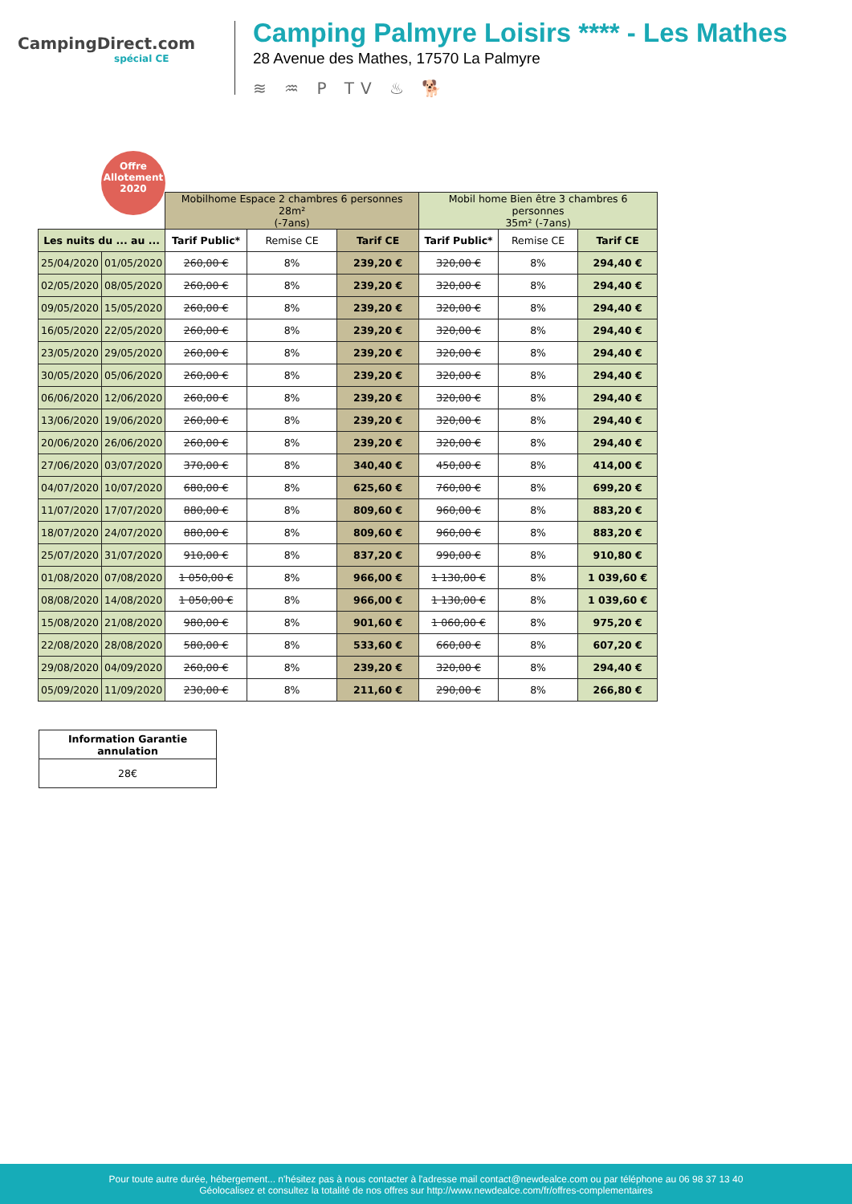CampingDirect.com
spécial CE
Camping Palmyre Loisirs **** - Les Mathes
28 Avenue des Mathes, 17570 La Palmyre
≋ ♒ P TV ♨ 🐕
Offre
Allotement
2020
| | | Mobilhome Espace 2 chambres 6 personnes 28m² (-7ans) | | | Mobil home Bien être 3 chambres 6 personnes 35m² (-7ans) | | |
| Les nuits du ... au ... | | Tarif Public* | Remise CE | Tarif CE | Tarif Public* | Remise CE | Tarif CE |
| 25/04/2020 | 01/05/2020 | 260,00 € | 8% | 239,20 € | 320,00 € | 8% | 294,40 € |
| 02/05/2020 | 08/05/2020 | 260,00 € | 8% | 239,20 € | 320,00 € | 8% | 294,40 € |
| 09/05/2020 | 15/05/2020 | 260,00 € | 8% | 239,20 € | 320,00 € | 8% | 294,40 € |
| 16/05/2020 | 22/05/2020 | 260,00 € | 8% | 239,20 € | 320,00 € | 8% | 294,40 € |
| 23/05/2020 | 29/05/2020 | 260,00 € | 8% | 239,20 € | 320,00 € | 8% | 294,40 € |
| 30/05/2020 | 05/06/2020 | 260,00 € | 8% | 239,20 € | 320,00 € | 8% | 294,40 € |
| 06/06/2020 | 12/06/2020 | 260,00 € | 8% | 239,20 € | 320,00 € | 8% | 294,40 € |
| 13/06/2020 | 19/06/2020 | 260,00 € | 8% | 239,20 € | 320,00 € | 8% | 294,40 € |
| 20/06/2020 | 26/06/2020 | 260,00 € | 8% | 239,20 € | 320,00 € | 8% | 294,40 € |
| 27/06/2020 | 03/07/2020 | 370,00 € | 8% | 340,40 € | 450,00 € | 8% | 414,00 € |
| 04/07/2020 | 10/07/2020 | 680,00 € | 8% | 625,60 € | 760,00 € | 8% | 699,20 € |
| 11/07/2020 | 17/07/2020 | 880,00 € | 8% | 809,60 € | 960,00 € | 8% | 883,20 € |
| 18/07/2020 | 24/07/2020 | 880,00 € | 8% | 809,60 € | 960,00 € | 8% | 883,20 € |
| 25/07/2020 | 31/07/2020 | 910,00 € | 8% | 837,20 € | 990,00 € | 8% | 910,80 € |
| 01/08/2020 | 07/08/2020 | 1 050,00 € | 8% | 966,00 € | 1 130,00 € | 8% | 1 039,60 € |
| 08/08/2020 | 14/08/2020 | 1 050,00 € | 8% | 966,00 € | 1 130,00 € | 8% | 1 039,60 € |
| 15/08/2020 | 21/08/2020 | 980,00 € | 8% | 901,60 € | 1 060,00 € | 8% | 975,20 € |
| 22/08/2020 | 28/08/2020 | 580,00 € | 8% | 533,60 € | 660,00 € | 8% | 607,20 € |
| 29/08/2020 | 04/09/2020 | 260,00 € | 8% | 239,20 € | 320,00 € | 8% | 294,40 € |
| 05/09/2020 | 11/09/2020 | 230,00 € | 8% | 211,60 € | 290,00 € | 8% | 266,80 € |
| Information Garantie annulation |
| 28€ |
Pour toute autre durée, hébergement... n'hésitez pas à nous contacter à l'adresse mail contact@newdealce.com ou par téléphone au 06 98 37 13 40
Géolocalisez et consultez la totalité de nos offres sur http://www.newdealce.com/fr/offres-complementaires